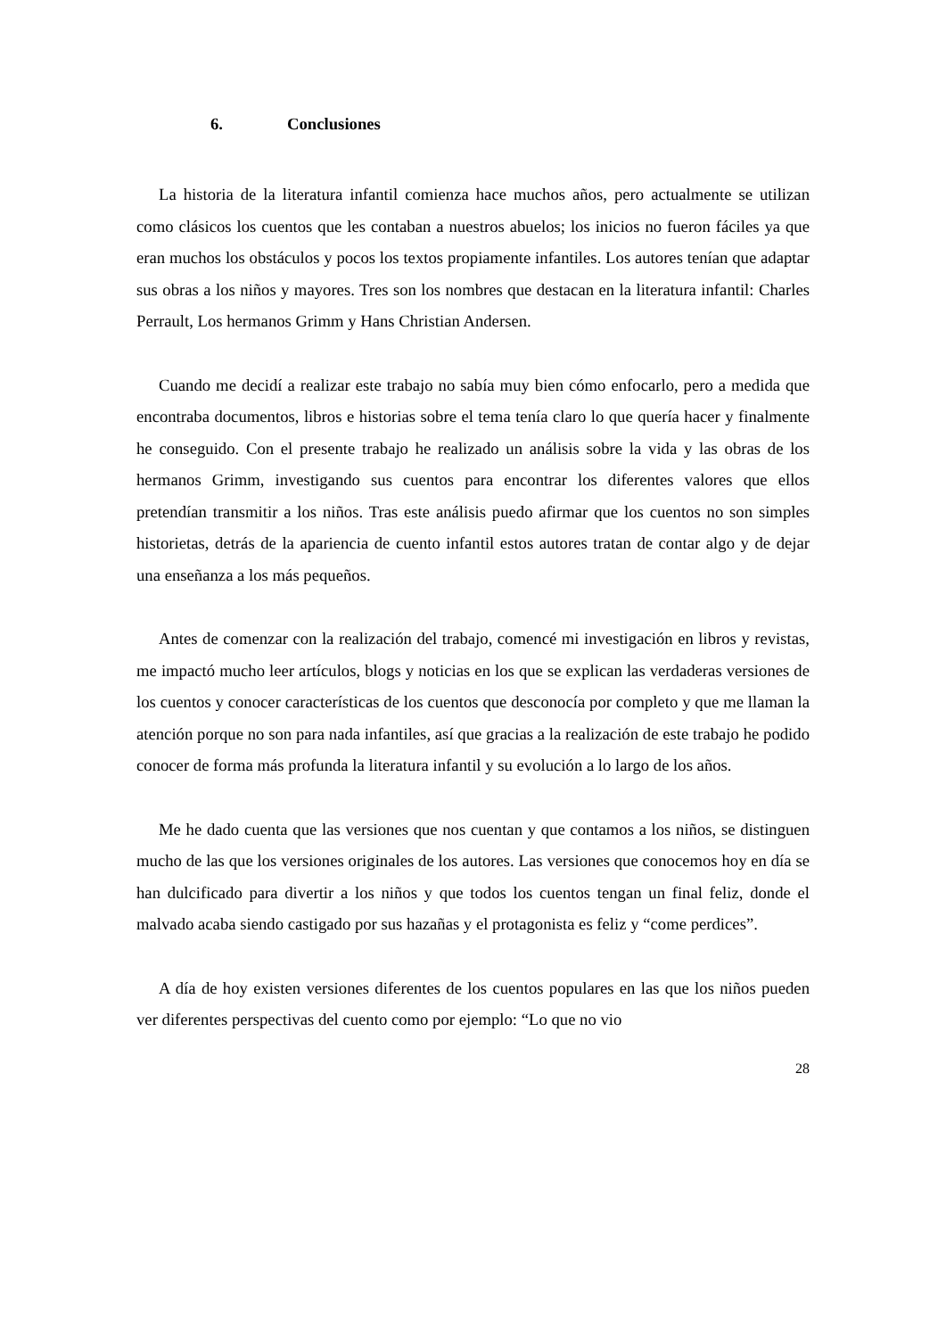6. Conclusiones
La historia de la literatura infantil comienza hace muchos años, pero actualmente se utilizan como clásicos los cuentos que les contaban a nuestros abuelos; los inicios no fueron fáciles ya que eran muchos los obstáculos y pocos los textos propiamente infantiles. Los autores tenían que adaptar sus obras a los niños y mayores. Tres son los nombres que destacan en la literatura infantil: Charles Perrault, Los hermanos Grimm y Hans Christian Andersen.
Cuando me decidí a realizar este trabajo no sabía muy bien cómo enfocarlo, pero a medida que encontraba documentos, libros e historias sobre el tema tenía claro lo que quería hacer y finalmente he conseguido. Con el presente trabajo he realizado un análisis sobre la vida y las obras de los hermanos Grimm, investigando sus cuentos para encontrar los diferentes valores que ellos pretendían transmitir a los niños. Tras este análisis puedo afirmar que los cuentos no son simples historietas, detrás de la apariencia de cuento infantil estos autores tratan de contar algo y de dejar una enseñanza a los más pequeños.
Antes de comenzar con la realización del trabajo, comencé mi investigación en libros y revistas, me impactó mucho leer artículos, blogs y noticias en los que se explican las verdaderas versiones de los cuentos y conocer características de los cuentos que desconocía por completo y que me llaman la atención porque no son para nada infantiles, así que gracias a la realización de este trabajo he podido conocer de forma más profunda la literatura infantil y su evolución a lo largo de los años.
Me he dado cuenta que las versiones que nos cuentan y que contamos a los niños, se distinguen mucho de las que los versiones originales de los autores. Las versiones que conocemos hoy en día se han dulcificado para divertir a los niños y que todos los cuentos tengan un final feliz, donde el malvado acaba siendo castigado por sus hazañas y el protagonista es feliz y “come perdices”.
A día de hoy existen versiones diferentes de los cuentos populares en las que los niños pueden ver diferentes perspectivas del cuento como por ejemplo: “Lo que no vio
28